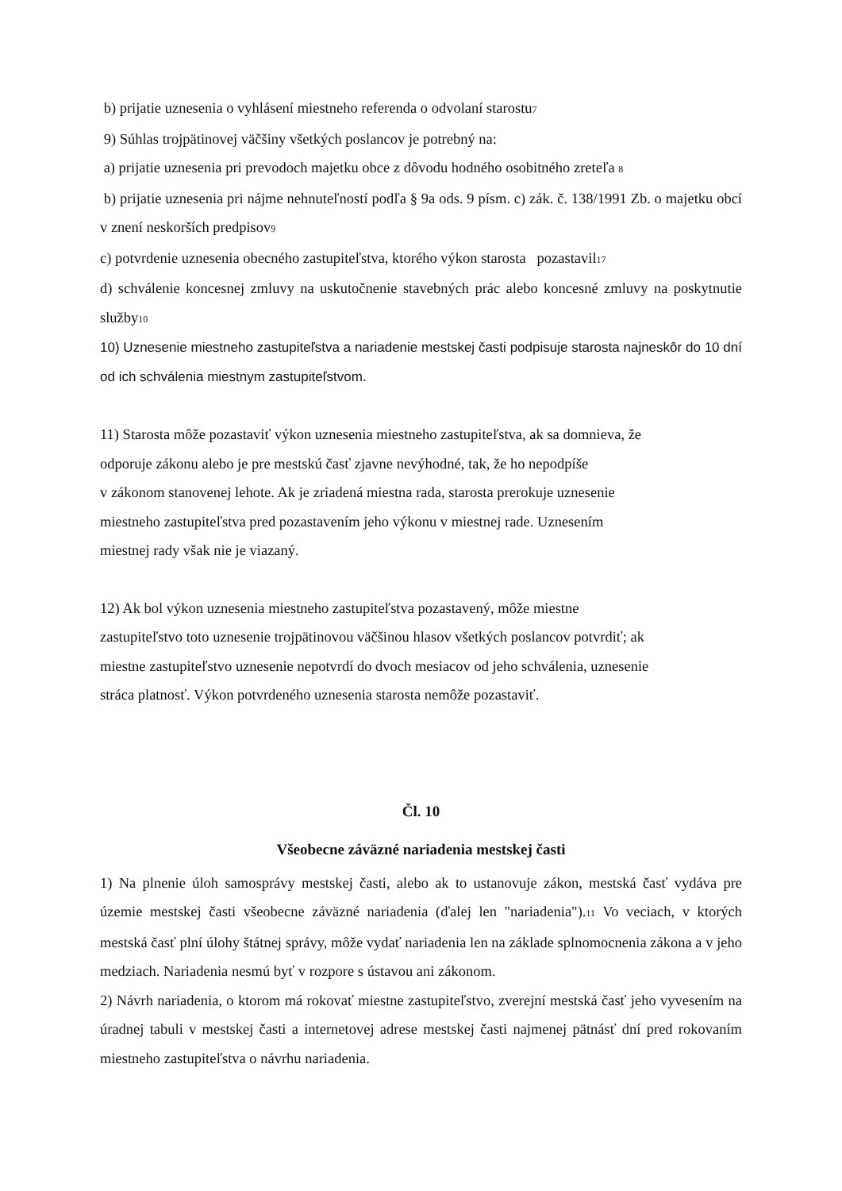b) prijatie uznesenia o vyhlásení miestneho referenda o odvolaní starostu7
9) Súhlas trojpätinovej väčšiny všetkých poslancov je potrebný na:
a) prijatie uznesenia pri prevodoch majetku obce z dôvodu hodného osobitného zreteľa 8
b) prijatie uznesenia pri nájme nehnuteľností podľa § 9a ods. 9 písm. c) zák. č. 138/1991 Zb. o majetku obcí v znení neskorších predpisov9
c) potvrdenie uznesenia obecného zastupiteľstva, ktorého výkon starosta pozastavil17
d) schválenie koncesnej zmluvy na uskutočnenie stavebných prác alebo koncesné zmluvy na poskytnutie služby10
10) Uznesenie miestneho zastupiteľstva a nariadenie mestskej časti podpisuje starosta najneskôr do 10 dní od ich schválenia miestnym zastupiteľstvom.
11) Starosta môže pozastaviť výkon uznesenia miestneho zastupiteľstva, ak sa domnieva, že
odporuje zákonu alebo je pre mestskú časť zjavne nevýhodné, tak, že ho nepodpíše
v zákonom stanovenej lehote. Ak je zriadená miestna rada, starosta prerokuje uznesenie
miestneho zastupiteľstva pred pozastavením jeho výkonu v miestnej rade. Uznesením
miestnej rady však nie je viazaný.
12) Ak bol výkon uznesenia miestneho zastupiteľstva pozastavený, môže miestne
zastupiteľstvo toto uznesenie trojpätinovou väčšinou hlasov všetkých poslancov potvrdiť; ak
miestne zastupiteľstvo uznesenie nepotvrdí do dvoch mesiacov od jeho schválenia, uznesenie
stráca platnosť. Výkon potvrdeného uznesenia starosta nemôže pozastaviť.
Čl. 10
Všeobecne záväzné nariadenia mestskej časti
1) Na plnenie úloh samosprávy mestskej časti, alebo ak to ustanovuje zákon, mestská časť vydáva pre územie mestskej časti všeobecne záväzné nariadenia (ďalej len "nariadenia").11 Vo veciach, v ktorých mestská časť plní úlohy štátnej správy, môže vydať nariadenia len na základe splnomocnenia zákona a v jeho medziach. Nariadenia nesmú byť v rozpore s ústavou ani zákonom.
2) Návrh nariadenia, o ktorom má rokovať miestne zastupiteľstvo, zverejní mestská časť jeho vyvesením na úradnej tabuli v mestskej časti a internetovej adrese mestskej časti najmenej pätnásť dní pred rokovaním miestneho zastupiteľstva o návrhu nariadenia.